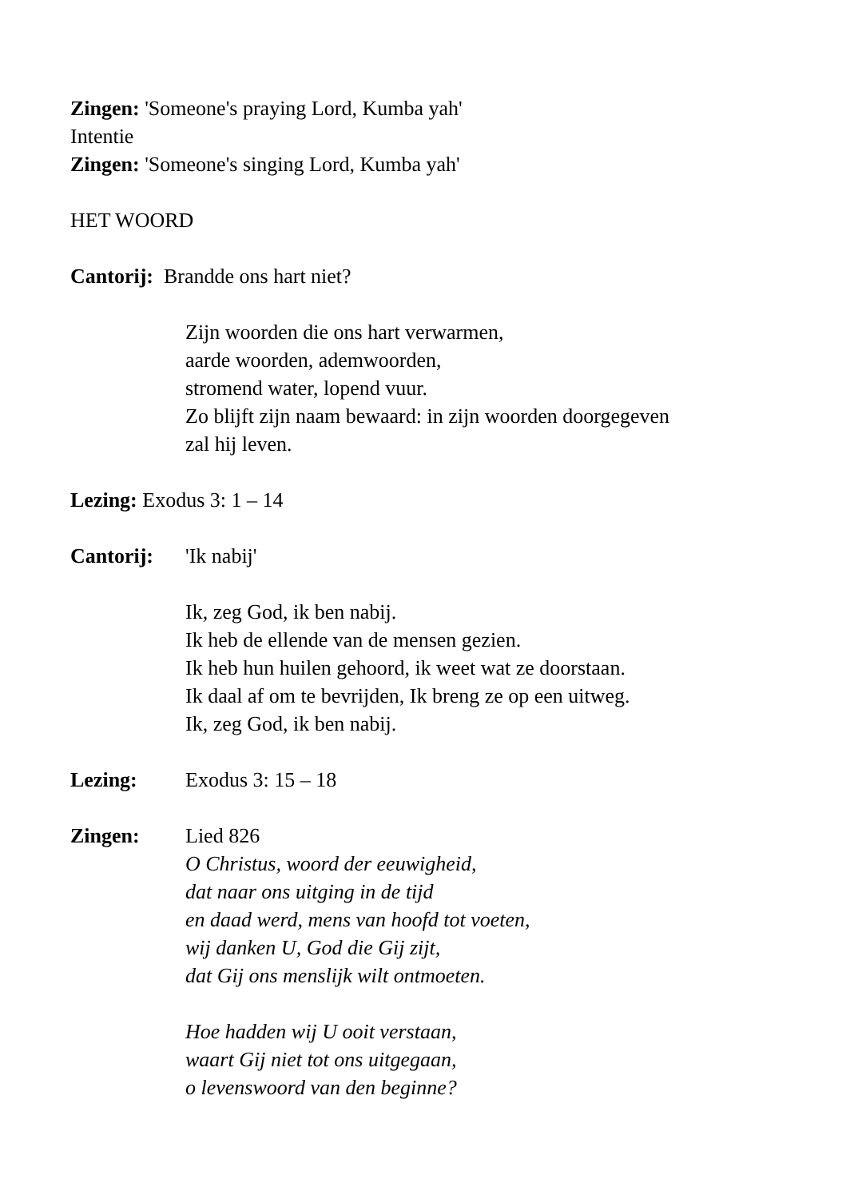Zingen: 'Someone's praying Lord, Kumba yah'
Intentie
Zingen: 'Someone's singing Lord, Kumba yah'
HET WOORD
Cantorij: Brandde ons hart niet?
Zijn woorden die ons hart verwarmen,
aarde woorden, ademwoorden,
stromend water, lopend vuur.
Zo blijft zijn naam bewaard: in zijn woorden doorgegeven
zal hij leven.
Lezing: Exodus 3: 1 – 14
Cantorij: 'Ik nabij'
Ik, zeg God, ik ben nabij.
Ik heb de ellende van de mensen gezien.
Ik heb hun huilen gehoord, ik weet wat ze doorstaan.
Ik daal af om te bevrijden, Ik breng ze op een uitweg.
Ik, zeg God, ik ben nabij.
Lezing: Exodus 3: 15 – 18
Zingen: Lied 826
O Christus, woord der eeuwigheid,
dat naar ons uitging in de tijd
en daad werd, mens van hoofd tot voeten,
wij danken U, God die Gij zijt,
dat Gij ons menslijk wilt ontmoeten.
Hoe hadden wij U ooit verstaan,
waart Gij niet tot ons uitgegaan,
o levenswoord van den beginne?